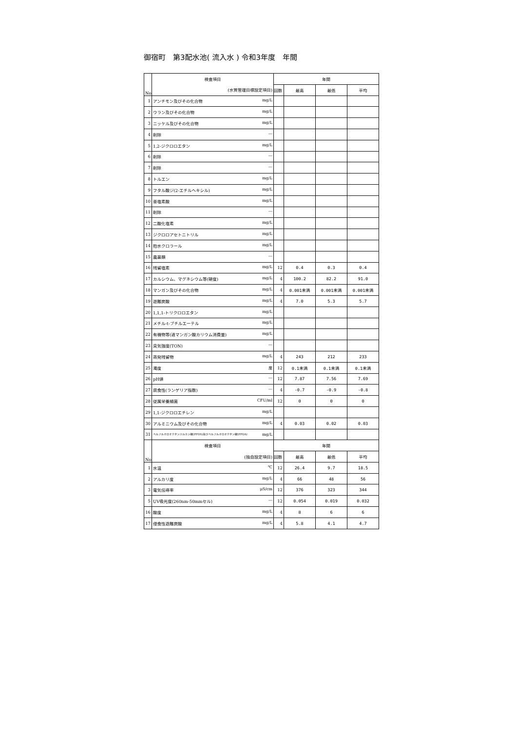御宿町　第3配水池( 流入水 ) 令和3年度　年間
| No | 検査項目 | 年間 | | | |
| | (水質管理目標設定項目) | 回数 | 最高 | 最低 | 平均 |
| 1 | アンチモン及びその化合物 mg/L | | | | |
| 2 | ウラン及びその化合物 mg/L | | | | |
| 3 | ニッケル及びその化合物 mg/L | | | | |
| 4 | 削除 --- | | | | |
| 5 | 1,2-ジクロロエタン mg/L | | | | |
| 6 | 削除 --- | | | | |
| 7 | 削除 --- | | | | |
| 8 | トルエン mg/L | | | | |
| 9 | フタル酸ジ(2-エチルヘキシル) mg/L | | | | |
| 10 | 亜塩素酸 mg/L | | | | |
| 11 | 削除 --- | | | | |
| 12 | 二酸化塩素 mg/L | | | | |
| 13 | ジクロロアセトニトリル mg/L | | | | |
| 14 | 抱水クロラール mg/L | | | | |
| 15 | 農薬類 --- | | | | |
| 16 | 残留塩素 mg/L | 12 | 0.4 | 0.3 | 0.4 |
| 17 | カルシウム、マグネシウム等(硬度) mg/L | 4 | 100.2 | 82.2 | 91.0 |
| 18 | マンガン及びその化合物 mg/L | 4 | 0.001未満 | 0.001未満 | 0.001未満 |
| 19 | 遊離炭酸 mg/L | 4 | 7.0 | 5.3 | 5.7 |
| 20 | 1,1,1-トリクロロエタン mg/L | | | | |
| 21 | メチル-t-ブチルエーテル mg/L | | | | |
| 22 | 有機物等(過マンガン酸カリウム消費量) mg/L | | | | |
| 23 | 臭気強度(TON) --- | | | | |
| 24 | 蒸発残留物 mg/L | 4 | 243 | 212 | 233 |
| 25 | 濁度 度 | 12 | 0.1未満 | 0.1未満 | 0.1未満 |
| 26 | pH値 --- | 12 | 7.87 | 7.56 | 7.69 |
| 27 | 腐食性(ランゲリア指数) --- | 4 | -0.7 | -0.9 | -0.8 |
| 28 | 従属栄養細菌 CFU/ml | 12 | 0 | 0 | 0 |
| 29 | 1,1-ジクロロエチレン mg/L | | | | |
| 30 | アルミニウム及びその化合物 mg/L | 4 | 0.03 | 0.02 | 0.03 |
| 31 | ペルフルオロオクタンスルホン酸(PFOS)及びペルフルオロオクタン酸(PFOA) mg/L | | | | |
| No | 検査項目 | 年間 | | | |
| | (独自設定項目) | 回数 | 最高 | 最低 | 平均 |
| 1 | 水温 ℃ | 12 | 26.4 | 9.7 | 18.5 |
| 2 | アルカリ度 mg/L | 4 | 66 | 48 | 56 |
| 3 | 電気伝導率 μS/cm | 12 | 376 | 323 | 344 |
| 5 | UV吸光度(260nm-50mmセル) --- | 12 | 0.054 | 0.019 | 0.032 |
| 16 | 酸度 mg/L | 4 | 8 | 6 | 6 |
| 17 | 侵食性遊離炭酸 mg/L | 4 | 5.8 | 4.1 | 4.7 |